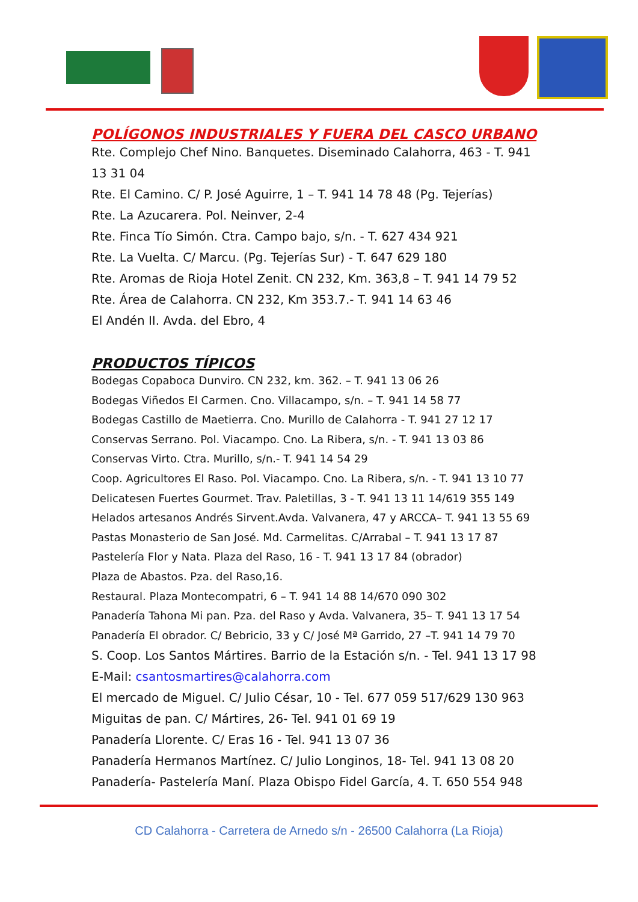POLÍGONOS INDUSTRIALES Y FUERA DEL CASCO URBANO
Rte. Complejo Chef Nino. Banquetes. Diseminado Calahorra, 463 - T. 941 13 31 04
Rte. El Camino. C/ P. José Aguirre, 1 – T. 941 14 78 48 (Pg. Tejerías)
Rte. La Azucarera. Pol. Neinver, 2-4
Rte. Finca Tío Simón. Ctra. Campo bajo, s/n. - T. 627 434 921
Rte. La Vuelta. C/ Marcu. (Pg. Tejerías Sur) - T. 647 629 180
Rte. Aromas de Rioja Hotel Zenit. CN 232, Km. 363,8 – T. 941 14 79 52
Rte. Área de Calahorra. CN 232, Km 353.7.- T. 941 14 63 46
El Andén II. Avda. del Ebro, 4
PRODUCTOS TÍPICOS
Bodegas Copaboca Dunviro. CN 232, km. 362. – T. 941 13 06 26
Bodegas Viñedos El Carmen. Cno. Villacampo, s/n. – T. 941 14 58 77
Bodegas Castillo de Maetierra. Cno. Murillo de Calahorra - T. 941 27 12 17
Conservas Serrano. Pol. Viacampo. Cno. La Ribera, s/n. - T. 941 13 03 86
Conservas Virto. Ctra. Murillo, s/n.- T. 941 14 54 29
Coop. Agricultores El Raso. Pol. Viacampo. Cno. La Ribera, s/n. - T. 941 13 10 77
Delicatesen Fuertes Gourmet. Trav. Paletillas, 3 - T. 941 13 11 14/619 355 149
Helados artesanos Andrés Sirvent.Avda. Valvanera, 47 y ARCCA– T. 941 13 55 69
Pastas Monasterio de San José. Md. Carmelitas. C/Arrabal – T. 941 13 17 87
Pastelería Flor y Nata. Plaza del Raso, 16 - T. 941 13 17 84 (obrador)
Plaza de Abastos. Pza. del Raso,16.
Restaural. Plaza Montecompatri, 6 – T. 941 14 88 14/670 090 302
Panadería Tahona Mi pan. Pza. del Raso y Avda. Valvanera, 35– T. 941 13 17 54
Panadería El obrador. C/ Bebricio, 33 y C/ José Mª Garrido, 27 –T. 941 14 79 70
S. Coop. Los Santos Mártires. Barrio de la Estación s/n. - Tel. 941 13 17 98
E-Mail: csantosmartires@calahorra.com
El mercado de Miguel. C/ Julio César, 10 - Tel. 677 059 517/629 130 963
Miguitas de pan. C/ Mártires, 26- Tel. 941 01 69 19
Panadería Llorente. C/ Eras 16 - Tel. 941 13 07 36
Panadería Hermanos Martínez. C/ Julio Longinos, 18- Tel. 941 13 08 20
Panadería- Pastelería Maní. Plaza Obispo Fidel García, 4. T. 650 554 948
CD Calahorra - Carretera de Arnedo s/n - 26500 Calahorra (La Rioja)